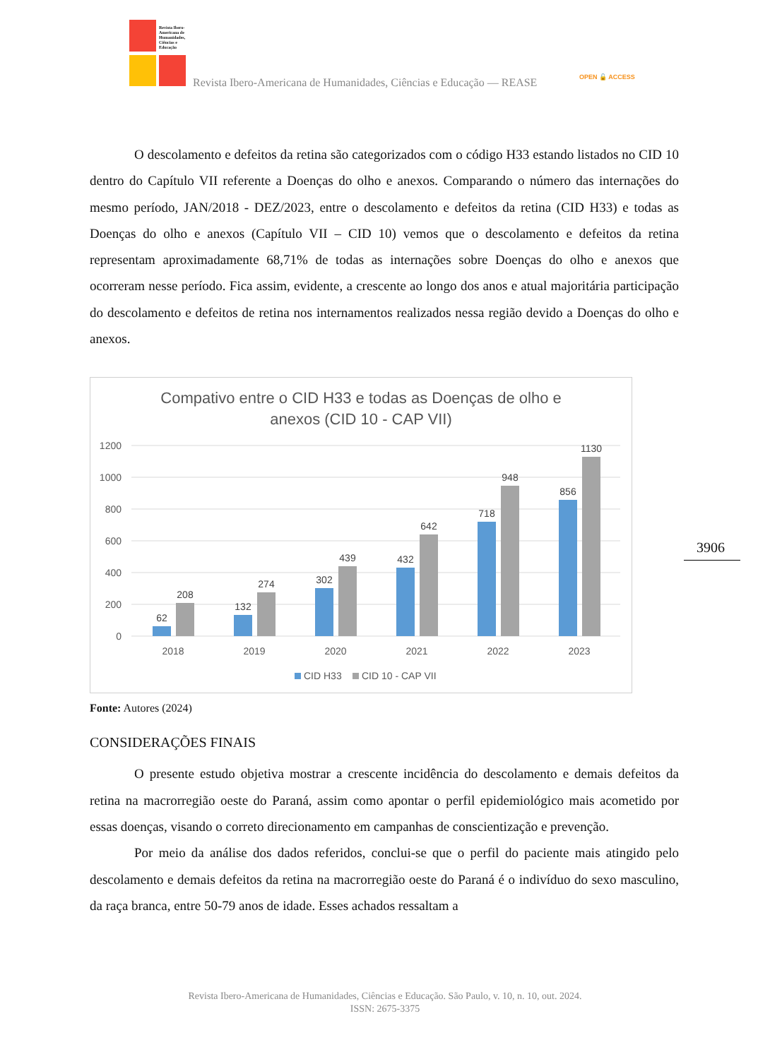Revista Ibero-Americana de Humanidades, Ciências e Educação
Revista Ibero-Americana de Humanidades, Ciências e Educação — REASE
OPEN 🔓 ACCESS
3906
O descolamento e defeitos da retina são categorizados com o código H33 estando listados no CID 10 dentro do Capítulo VII referente a Doenças do olho e anexos. Comparando o número das internações do mesmo período, JAN/2018 - DEZ/2023, entre o descolamento e defeitos da retina (CID H33) e todas as Doenças do olho e anexos (Capítulo VII – CID 10) vemos que o descolamento e defeitos da retina representam aproximadamente 68,71% de todas as internações sobre Doenças do olho e anexos que ocorreram nesse período. Fica assim, evidente, a crescente ao longo dos anos e atual majoritária participação do descolamento e defeitos de retina nos internamentos realizados nessa região devido a Doenças do olho e anexos.
Compativo entre o CID H33 e todas as Doenças de olho e
anexos (CID 10 - CAP VII)
1200
1000
800
600
400
200
0
62
208
132
274
302
439
432
642
718
948
856
1130
2018
2019
2020
2021
2022
2023
CID H33
CID 10 - CAP VII
Fonte: Autores (2024)
CONSIDERAÇÕES FINAIS
O presente estudo objetiva mostrar a crescente incidência do descolamento e demais defeitos da retina na macrorregião oeste do Paraná, assim como apontar o perfil epidemiológico mais acometido por essas doenças, visando o correto direcionamento em campanhas de conscientização e prevenção.
Por meio da análise dos dados referidos, conclui-se que o perfil do paciente mais atingido pelo descolamento e demais defeitos da retina na macrorregião oeste do Paraná é o indivíduo do sexo masculino, da raça branca, entre 50-79 anos de idade. Esses achados ressaltam a
Revista Ibero-Americana de Humanidades, Ciências e Educação. São Paulo, v. 10, n. 10, out. 2024.
ISSN: 2675-3375